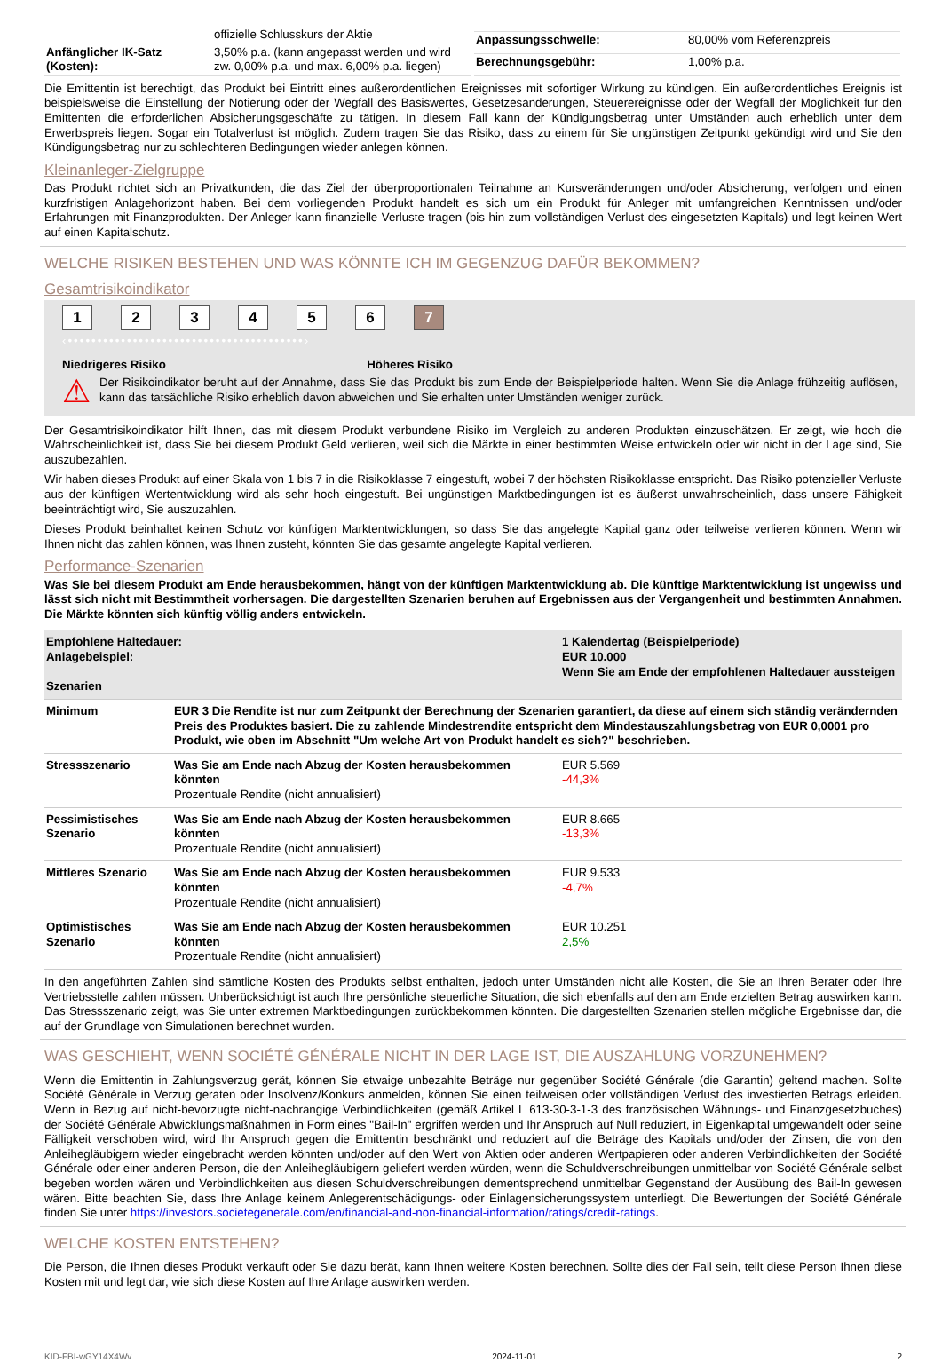| | offizielle Schlusskurs der Aktie |
| Anfänglicher IK-Satz (Kosten): | 3,50% p.a. (kann angepasst werden und wird zw. 0,00% p.a. und max. 6,00% p.a. liegen) |
| Anpassungsschwelle: | 80,00% vom Referenzpreis |
| Berechnungsgebühr: | 1,00% p.a. |
Die Emittentin ist berechtigt, das Produkt bei Eintritt eines außerordentlichen Ereignisses mit sofortiger Wirkung zu kündigen. Ein außerordentliches Ereignis ist beispielsweise die Einstellung der Notierung oder der Wegfall des Basiswertes, Gesetzesänderungen, Steuerereignisse oder der Wegfall der Möglichkeit für den Emittenten die erforderlichen Absicherungsgeschäfte zu tätigen. In diesem Fall kann der Kündigungsbetrag unter Umständen auch erheblich unter dem Erwerbspreis liegen. Sogar ein Totalverlust ist möglich. Zudem tragen Sie das Risiko, dass zu einem für Sie ungünstigen Zeitpunkt gekündigt wird und Sie den Kündigungsbetrag nur zu schlechteren Bedingungen wieder anlegen können.
Kleinanleger-Zielgruppe
Das Produkt richtet sich an Privatkunden, die das Ziel der überproportionalen Teilnahme an Kursveränderungen und/oder Absicherung, verfolgen und einen kurzfristigen Anlagehorizont haben. Bei dem vorliegenden Produkt handelt es sich um ein Produkt für Anleger mit umfangreichen Kenntnissen und/oder Erfahrungen mit Finanzprodukten. Der Anleger kann finanzielle Verluste tragen (bis hin zum vollständigen Verlust des eingesetzten Kapitals) und legt keinen Wert auf einen Kapitalschutz.
WELCHE RISIKEN BESTEHEN UND WAS KÖNNTE ICH IM GEGENZUG DAFÜR BEKOMMEN?
Gesamtrisikoindikator
1234567
‹••••••••••••••••••••••••••••••••••••••••›
Niedrigeres Risiko Höheres Risiko
⚠
Der Risikoindikator beruht auf der Annahme, dass Sie das Produkt bis zum Ende der Beispielperiode halten. Wenn Sie die Anlage frühzeitig auflösen, kann das tatsächliche Risiko erheblich davon abweichen und Sie erhalten unter Umständen weniger zurück.
Der Gesamtrisikoindikator hilft Ihnen, das mit diesem Produkt verbundene Risiko im Vergleich zu anderen Produkten einzuschätzen. Er zeigt, wie hoch die Wahrscheinlichkeit ist, dass Sie bei diesem Produkt Geld verlieren, weil sich die Märkte in einer bestimmten Weise entwickeln oder wir nicht in der Lage sind, Sie auszubezahlen.
Wir haben dieses Produkt auf einer Skala von 1 bis 7 in die Risikoklasse 7 eingestuft, wobei 7 der höchsten Risikoklasse entspricht. Das Risiko potenzieller Verluste aus der künftigen Wertentwicklung wird als sehr hoch eingestuft. Bei ungünstigen Marktbedingungen ist es äußerst unwahrscheinlich, dass unsere Fähigkeit beeinträchtigt wird, Sie auszuzahlen.
Dieses Produkt beinhaltet keinen Schutz vor künftigen Marktentwicklungen, so dass Sie das angelegte Kapital ganz oder teilweise verlieren können. Wenn wir Ihnen nicht das zahlen können, was Ihnen zusteht, könnten Sie das gesamte angelegte Kapital verlieren.
Performance-Szenarien
Was Sie bei diesem Produkt am Ende herausbekommen, hängt von der künftigen Marktentwicklung ab. Die künftige Marktentwicklung ist ungewiss und lässt sich nicht mit Bestimmtheit vorhersagen. Die dargestellten Szenarien beruhen auf Ergebnissen aus der Vergangenheit und bestimmten Annahmen. Die Märkte könnten sich künftig völlig anders entwickeln.
| Empfohlene Haltedauer: Anlagebeispiel: Szenarien | | 1 Kalendertag (Beispielperiode) EUR 10.000 Wenn Sie am Ende der empfohlenen Haltedauer aussteigen |
| Minimum | EUR 3 Die Rendite ist nur zum Zeitpunkt der Berechnung der Szenarien garantiert, da diese auf einem sich ständig verändernden Preis des Produktes basiert. Die zu zahlende Mindestrendite entspricht dem Mindestauszahlungsbetrag von EUR 0,0001 pro Produkt, wie oben im Abschnitt "Um welche Art von Produkt handelt es sich?" beschrieben. | |
| Stressszenario | Was Sie am Ende nach Abzug der Kosten herausbekommen könnten Prozentuale Rendite (nicht annualisiert) | EUR 5.569 -44,3% |
| Pessimistisches Szenario | Was Sie am Ende nach Abzug der Kosten herausbekommen könnten Prozentuale Rendite (nicht annualisiert) | EUR 8.665 -13,3% |
| Mittleres Szenario | Was Sie am Ende nach Abzug der Kosten herausbekommen könnten Prozentuale Rendite (nicht annualisiert) | EUR 9.533 -4,7% |
| Optimistisches Szenario | Was Sie am Ende nach Abzug der Kosten herausbekommen könnten Prozentuale Rendite (nicht annualisiert) | EUR 10.251 2,5% |
In den angeführten Zahlen sind sämtliche Kosten des Produkts selbst enthalten, jedoch unter Umständen nicht alle Kosten, die Sie an Ihren Berater oder Ihre Vertriebsstelle zahlen müssen. Unberücksichtigt ist auch Ihre persönliche steuerliche Situation, die sich ebenfalls auf den am Ende erzielten Betrag auswirken kann. Das Stressszenario zeigt, was Sie unter extremen Marktbedingungen zurückbekommen könnten. Die dargestellten Szenarien stellen mögliche Ergebnisse dar, die auf der Grundlage von Simulationen berechnet wurden.
WAS GESCHIEHT, WENN SOCIÉTÉ GÉNÉRALE NICHT IN DER LAGE IST, DIE AUSZAHLUNG VORZUNEHMEN?
Wenn die Emittentin in Zahlungsverzug gerät, können Sie etwaige unbezahlte Beträge nur gegenüber Société Générale (die Garantin) geltend machen. Sollte Société Générale in Verzug geraten oder Insolvenz/Konkurs anmelden, können Sie einen teilweisen oder vollständigen Verlust des investierten Betrags erleiden. Wenn in Bezug auf nicht-bevorzugte nicht-nachrangige Verbindlichkeiten (gemäß Artikel L 613-30-3-1-3 des französischen Währungs- und Finanzgesetzbuches) der Société Générale Abwicklungsmaßnahmen in Form eines "Bail-In" ergriffen werden und Ihr Anspruch auf Null reduziert, in Eigenkapital umgewandelt oder seine Fälligkeit verschoben wird, wird Ihr Anspruch gegen die Emittentin beschränkt und reduziert auf die Beträge des Kapitals und/oder der Zinsen, die von den Anleihegläubigern wieder eingebracht werden könnten und/oder auf den Wert von Aktien oder anderen Wertpapieren oder anderen Verbindlichkeiten der Société Générale oder einer anderen Person, die den Anleihegläubigern geliefert werden würden, wenn die Schuldverschreibungen unmittelbar von Société Générale selbst begeben worden wären und Verbindlichkeiten aus diesen Schuldverschreibungen dementsprechend unmittelbar Gegenstand der Ausübung des Bail-In gewesen wären. Bitte beachten Sie, dass Ihre Anlage keinem Anlegerentschädigungs- oder Einlagensicherungssystem unterliegt. Die Bewertungen der Société Générale finden Sie unter https://investors.societegenerale.com/en/financial-and-non-financial-information/ratings/credit-ratings.
WELCHE KOSTEN ENTSTEHEN?
Die Person, die Ihnen dieses Produkt verkauft oder Sie dazu berät, kann Ihnen weitere Kosten berechnen. Sollte dies der Fall sein, teilt diese Person Ihnen diese Kosten mit und legt dar, wie sich diese Kosten auf Ihre Anlage auswirken werden.
KID-FBI-wGY14X4Wv 2024-11-01 2